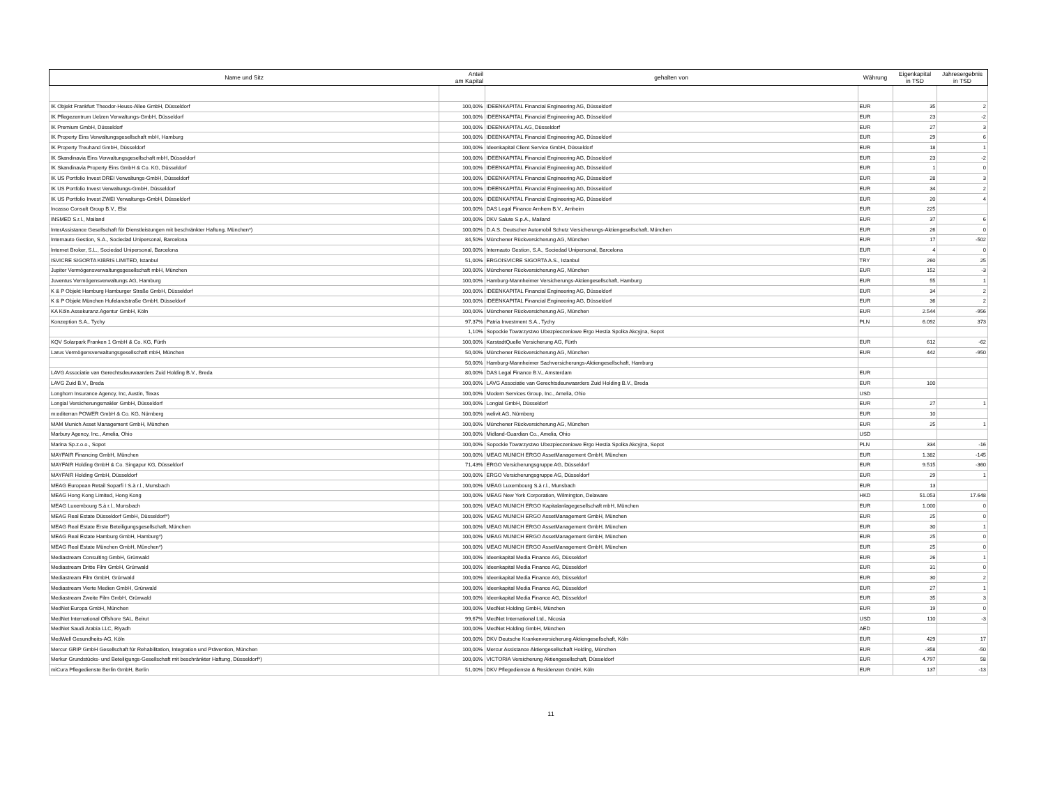| Name und Sitz | Anteil am Kapital | gehalten von | Währung | Eigenkapital in TSD | Jahresergebnis in TSD |
| --- | --- | --- | --- | --- | --- |
| IK Objekt Frankfurt Theodor-Heuss-Allee GmbH, Düsseldorf | 100,00% | IDEENKAPITAL Financial Engineering AG, Düsseldorf | EUR | 35 | 2 |
| IK Pflegezentrum Uelzen Verwaltungs-GmbH, Düsseldorf | 100,00% | IDEENKAPITAL Financial Engineering AG, Düsseldorf | EUR | 23 | -2 |
| IK Premium GmbH, Düsseldorf | 100,00% | IDEENKAPITAL AG, Düsseldorf | EUR | 27 | 3 |
| IK Property Eins Verwaltungsgesellschaft mbH, Hamburg | 100,00% | IDEENKAPITAL Financial Engineering AG, Düsseldorf | EUR | 29 | 6 |
| IK Property Treuhand GmbH, Düsseldorf | 100,00% | Ideenkapital Client Service GmbH, Düsseldorf | EUR | 18 | 1 |
| IK Skandinavia Eins Verwaltungsgesellschaft mbH, Düsseldorf | 100,00% | IDEENKAPITAL Financial Engineering AG, Düsseldorf | EUR | 23 | -2 |
| IK Skandinavia Property Eins GmbH & Co. KG, Düsseldorf | 100,00% | IDEENKAPITAL Financial Engineering AG, Düsseldorf | EUR | 1 | 0 |
| IK US Portfolio Invest DREI Verwaltungs-GmbH, Düsseldorf | 100,00% | IDEENKAPITAL Financial Engineering AG, Düsseldorf | EUR | 28 | 3 |
| IK US Portfolio Invest Verwaltungs-GmbH, Düsseldorf | 100,00% | IDEENKAPITAL Financial Engineering AG, Düsseldorf | EUR | 34 | 2 |
| IK US Portfolio Invest ZWEI Verwaltungs-GmbH, Düsseldorf | 100,00% | IDEENKAPITAL Financial Engineering AG, Düsseldorf | EUR | 20 | 4 |
| Incasso Consult Group B.V., Elst | 100,00% | DAS Legal Finance Arnhem B.V., Arnheim | EUR | 225 | |
| INSMED S.r.l., Mailand | 100,00% | DKV Salute S.p.A., Mailand | EUR | 37 | 6 |
| InterAssistance Gesellschaft für Dienstleistungen mit beschränkter Haftung, München*) | 100,00% | D.A.S. Deutscher Automobil Schutz Versicherungs-Aktiengesellschaft, München | EUR | 26 | 0 |
| Internauto Gestion, S.A., Sociedad Unipersonal, Barcelona | 84,50% | Münchener Rückversicherung AG, München | EUR | 17 | -502 |
| Internet Broker, S.L., Sociedad Unipersonal, Barcelona | 100,00% | Internauto Gestion, S.A., Sociedad Unipersonal, Barcelona | EUR | 4 | 0 |
| ISVICRE SIGORTA KIBRIS LIMITED, Istanbul | 51,00% | ERGOISVICRE SIGORTA A.S., Istanbul | TRY | 260 | 25 |
| Jupiter Vermögensverwaltungsgesellschaft mbH, München | 100,00% | Münchener Rückversicherung AG, München | EUR | 152 | -3 |
| Juventus Vermögensverwaltungs AG, Hamburg | 100,00% | Hamburg-Mannheimer Versicherungs-Aktiengesellschaft, Hamburg | EUR | 55 | 1 |
| K & P Objekt Hamburg Hamburger Straße GmbH, Düsseldorf | 100,00% | IDEENKAPITAL Financial Engineering AG, Düsseldorf | EUR | 34 | 2 |
| K & P Objekt München Hufelandstraße GmbH, Düsseldorf | 100,00% | IDEENKAPITAL Financial Engineering AG, Düsseldorf | EUR | 36 | 2 |
| KA Köln.Assekuranz.Agentur GmbH, Köln | 100,00% | Münchener Rückversicherung AG, München | EUR | 2.544 | -956 |
| Konzeption S.A., Tychy | 97,37% | Patria Investment S.A., Tychy | PLN | 6.092 | 373 |
| | 1,10% | Sopockie Towarzystwo Ubezpieczeniowe Ergo Hestia Spolka Akcyjna, Sopot | | | |
| KQV Solarpark Franken 1 GmbH & Co. KG, Fürth | 100,00% | KarstadtQuelle Versicherung AG, Fürth | EUR | 612 | -62 |
| Larus Vermögensverwaltungsgesellschaft mbH, München | 50,00% | Münchener Rückversicherung AG, München | EUR | 442 | -950 |
| | 50,00% | Hamburg-Mannheimer Sachversicherungs-Aktiengesellschaft, Hamburg | | | |
| LAVG Associatie van Gerechtsdeurwaarders Zuid Holding B.V., Breda | 80,00% | DAS Legal Finance B.V., Amsterdam | EUR | | |
| LAVG Zuid B.V., Breda | 100,00% | LAVG Associatie van Gerechtsdeurwaarders Zuid Holding B.V., Breda | EUR | 100 | |
| Longhorn Insurance Agency, Inc, Austin, Texas | 100,00% | Modern Services Group, Inc., Amelia, Ohio | USD | | |
| Longial Versicherungsmakler GmbH, Düsseldorf | 100,00% | Longial GmbH, Düsseldorf | EUR | 27 | 1 |
| m:editerran POWER GmbH & Co. KG, Nürnberg | 100,00% | welivit AG, Nürnberg | EUR | 10 | |
| MAM Munich Asset Management GmbH, München | 100,00% | Münchener Rückversicherung AG, München | EUR | 25 | 1 |
| Marbury Agency, Inc., Amelia, Ohio | 100,00% | Midland-Guardian Co., Amelia, Ohio | USD | | |
| Marina Sp.z.o.o., Sopot | 100,00% | Sopockie Towarzystwo Ubezpieczeniowe Ergo Hestia Spolka Akcyjna, Sopot | PLN | 334 | -16 |
| MAYFAIR Financing GmbH, München | 100,00% | MEAG MUNICH ERGO AssetManagement GmbH, München | EUR | 1.382 | -145 |
| MAYFAIR Holding GmbH & Co. Singapur KG, Düsseldorf | 71,43% | ERGO Versicherungsgruppe AG, Düsseldorf | EUR | 9.515 | -360 |
| MAYFAIR Holding GmbH, Düsseldorf | 100,00% | ERGO Versicherungsgruppe AG, Düsseldorf | EUR | 29 | 1 |
| MEAG European Retail Soparfi I S.à r.l., Munsbach | 100,00% | MEAG Luxembourg S.à r.l., Munsbach | EUR | 13 | |
| MEAG Hong Kong Limited, Hong Kong | 100,00% | MEAG New York Corporation, Wilmington, Delaware | HKD | 51.053 | 17.648 |
| MEAG Luxembourg S.à r.l., Munsbach | 100,00% | MEAG MUNICH ERGO Kapitalanlagegesellschaft mbH, München | EUR | 1.000 | 0 |
| MEAG Real Estate Düsseldorf GmbH, Düsseldorf*) | 100,00% | MEAG MUNICH ERGO AssetManagement GmbH, München | EUR | 25 | 0 |
| MEAG Real Estate Erste Beteiligungsgesellschaft, München | 100,00% | MEAG MUNICH ERGO AssetManagement GmbH, München | EUR | 30 | 1 |
| MEAG Real Estate Hamburg GmbH, Hamburg*) | 100,00% | MEAG MUNICH ERGO AssetManagement GmbH, München | EUR | 25 | 0 |
| MEAG Real Estate München GmbH, München*) | 100,00% | MEAG MUNICH ERGO AssetManagement GmbH, München | EUR | 25 | 0 |
| Mediastream Consulting GmbH, Grünwald | 100,00% | Ideenkapital Media Finance AG, Düsseldorf | EUR | 26 | 1 |
| Mediastream Dritte Film GmbH, Grünwald | 100,00% | Ideenkapital Media Finance AG, Düsseldorf | EUR | 31 | 0 |
| Mediastream Film GmbH, Grünwald | 100,00% | Ideenkapital Media Finance AG, Düsseldorf | EUR | 30 | 2 |
| Mediastream Vierte Medien GmbH, Grünwald | 100,00% | Ideenkapital Media Finance AG, Düsseldorf | EUR | 27 | 1 |
| Mediastream Zweite Film GmbH, Grünwald | 100,00% | Ideenkapital Media Finance AG, Düsseldorf | EUR | 35 | 3 |
| MedNet Europa GmbH, München | 100,00% | MedNet Holding GmbH, München | EUR | 19 | 0 |
| MedNet International Offshore SAL, Beirut | 99,67% | MedNet International Ltd., Nicosia | USD | 110 | -3 |
| MedNet Saudi Arabia LLC, Riyadh | 100,00% | MedNet Holding GmbH, München | AED | | |
| MedWell Gesundheits-AG, Köln | 100,00% | DKV Deutsche Krankenversicherung Aktiengesellschaft, Köln | EUR | 429 | 17 |
| Mercur GRIP GmbH Gesellschaft für Rehabilitation, Integration und Prävention, München | 100,00% | Mercur Assistance Aktiengesellschaft Holding, München | EUR | -358 | -50 |
| Merkur Grundstücks- und Beteiligungs-Gesellschaft mit beschränkter Haftung, Düsseldorf*) | 100,00% | VICTORIA Versicherung Aktiengesellschaft, Düsseldorf | EUR | 4.797 | 58 |
| miCura Pflegedienste Berlin GmbH, Berlin | 51,00% | DKV Pflegedienste & Residenzen GmbH, Köln | EUR | 137 | -13 |
11